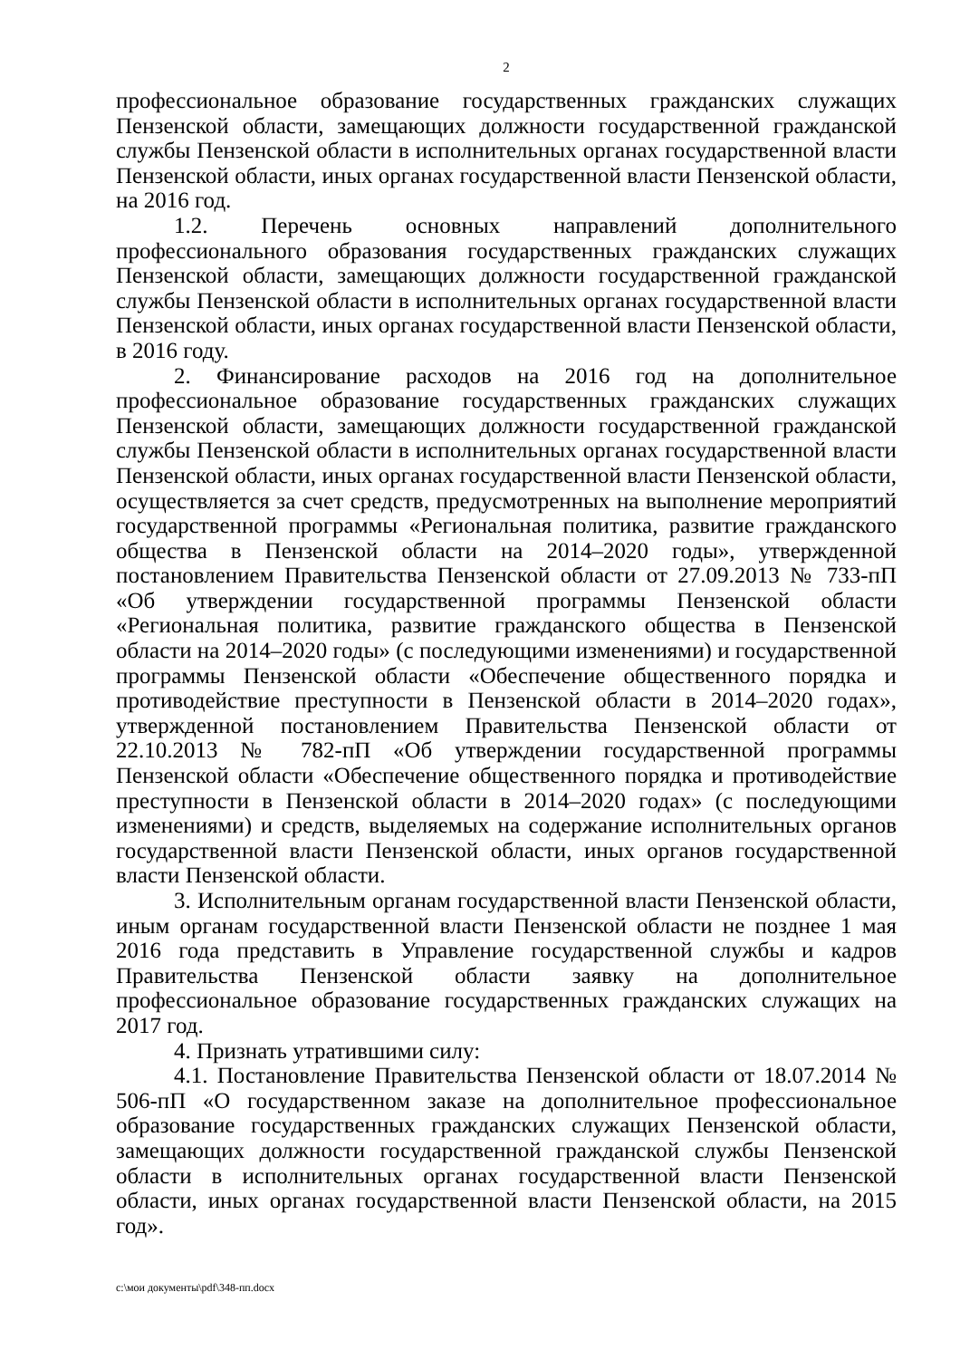2
профессиональное образование государственных гражданских служащих Пензенской области, замещающих должности государственной гражданской службы Пензенской области в исполнительных органах государственной власти Пензенской области, иных органах государственной власти Пензенской области, на 2016 год.
1.2. Перечень основных направлений дополнительного профессионального образования государственных гражданских служащих Пензенской области, замещающих должности государственной гражданской службы Пензенской области в исполнительных органах государственной власти Пензенской области, иных органах государственной власти Пензенской области, в 2016 году.
2. Финансирование расходов на 2016 год на дополнительное профессиональное образование государственных гражданских служащих Пензенской области, замещающих должности государственной гражданской службы Пензенской области в исполнительных органах государственной власти Пензенской области, иных органах государственной власти Пензенской области, осуществляется за счет средств, предусмотренных на выполнение мероприятий государственной программы «Региональная политика, развитие гражданского общества в Пензенской области на 2014–2020 годы», утвержденной постановлением Правительства Пензенской области от 27.09.2013 № 733-пП «Об утверждении государственной программы Пензенской области «Региональная политика, развитие гражданского общества в Пензенской области на 2014–2020 годы» (с последующими изменениями) и государственной программы Пензенской области «Обеспечение общественного порядка и противодействие преступности в Пензенской области в 2014–2020 годах», утвержденной постановлением Правительства Пензенской области от 22.10.2013 № 782-пП «Об утверждении государственной программы Пензенской области «Обеспечение общественного порядка и противодействие преступности в Пензенской области в 2014–2020 годах» (с последующими изменениями) и средств, выделяемых на содержание исполнительных органов государственной власти Пензенской области, иных органов государственной власти Пензенской области.
3. Исполнительным органам государственной власти Пензенской области, иным органам государственной власти Пензенской области не позднее 1 мая 2016 года представить в Управление государственной службы и кадров Правительства Пензенской области заявку на дополнительное профессиональное образование государственных гражданских служащих на 2017 год.
4. Признать утратившими силу:
4.1. Постановление Правительства Пензенской области от 18.07.2014 № 506-пП «О государственном заказе на дополнительное профессиональное образование государственных гражданских служащих Пензенской области, замещающих должности государственной гражданской службы Пензенской области в исполнительных органах государственной власти Пензенской области, иных органах государственной власти Пензенской области, на 2015 год».
c:\мои документы\pdf\348-пп.docx